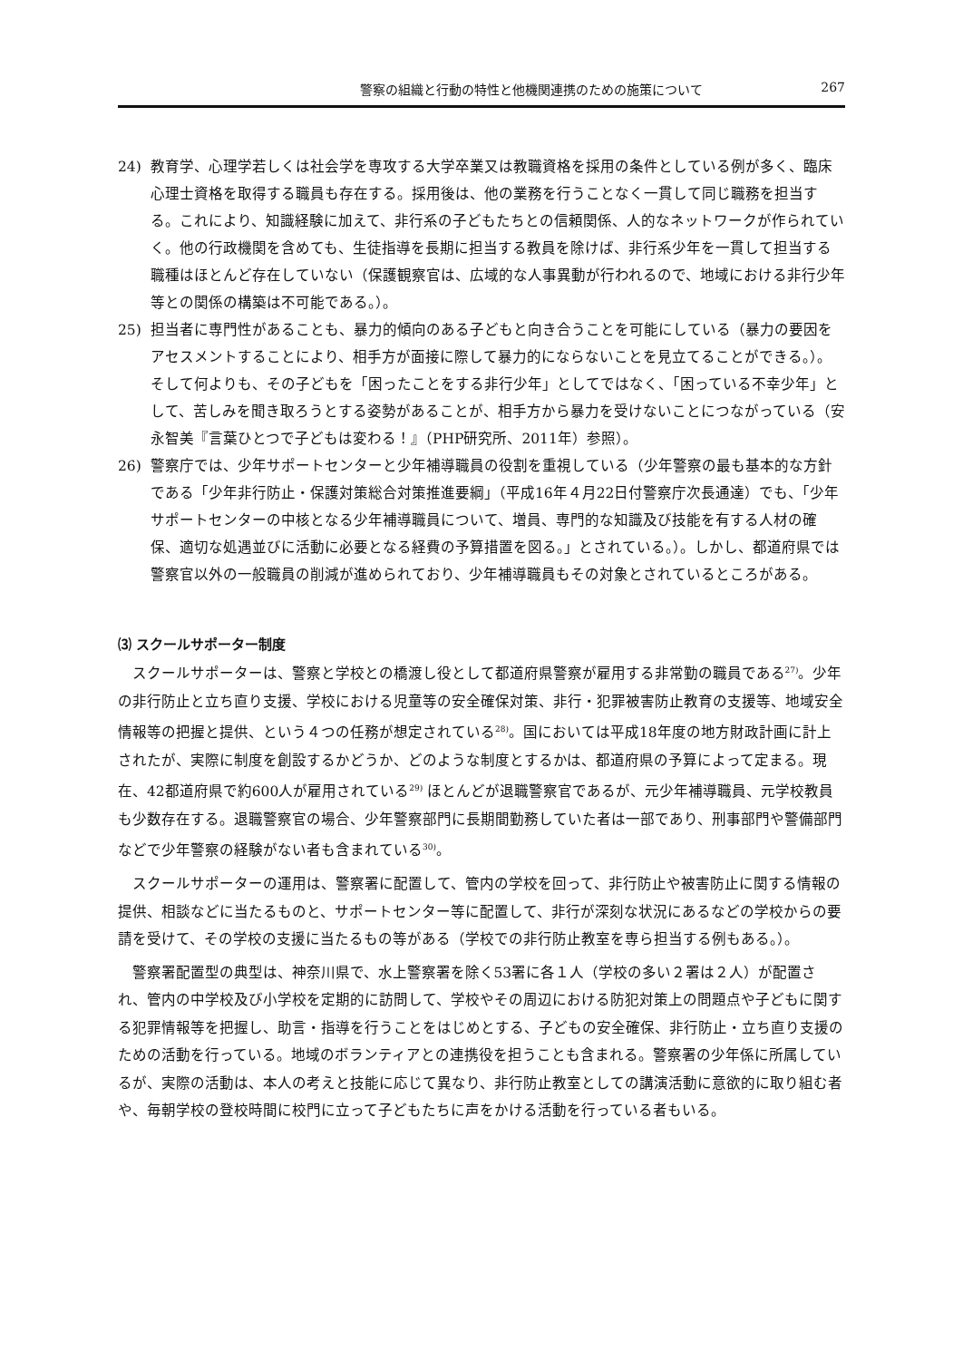警察の組織と行動の特性と他機関連携のための施策について 267
24) 教育学、心理学若しくは社会学を専攻する大学卒業又は教職資格を採用の条件としている例が多く、臨床心理士資格を取得する職員も存在する。採用後は、他の業務を行うことなく一貫して同じ職務を担当する。これにより、知識経験に加えて、非行系の子どもたちとの信頼関係、人的なネットワークが作られていく。他の行政機関を含めても、生徒指導を長期に担当する教員を除けば、非行系少年を一貫して担当する職種はほとんど存在していない（保護観察官は、広域的な人事異動が行われるので、地域における非行少年等との関係の構築は不可能である。）。
25) 担当者に専門性があることも、暴力的傾向のある子どもと向き合うことを可能にしている（暴力の要因をアセスメントすることにより、相手方が面接に際して暴力的にならないことを見立てることができる。）。そして何よりも、その子どもを「困ったことをする非行少年」としてではなく、「困っている不幸少年」として、苦しみを聞き取ろうとする姿勢があることが、相手方から暴力を受けないことにつながっている（安永智美『言葉ひとつで子どもは変わる！』（PHP研究所、2011年）参照）。
26) 警察庁では、少年サポートセンターと少年補導職員の役割を重視している（少年警察の最も基本的な方針である「少年非行防止・保護対策総合対策推進要綱」（平成16年４月22日付警察庁次長通達）でも、「少年サポートセンターの中核となる少年補導職員について、増員、専門的な知識及び技能を有する人材の確保、適切な処遇並びに活動に必要となる経費の予算措置を図る。」とされている。）。しかし、都道府県では警察官以外の一般職員の削減が進められており、少年補導職員もその対象とされているところがある。
⑶ スクールサポーター制度
スクールサポーターは、警察と学校との橋渡し役として都道府県警察が雇用する非常勤の職員である<sup>27)</sup>。少年の非行防止と立ち直り支援、学校における児童等の安全確保対策、非行・犯罪被害防止教育の支援等、地域安全情報等の把握と提供、という４つの任務が想定されている<sup>28)</sup>。国においては平成18年度の地方財政計画に計上されたが、実際に制度を創設するかどうか、どのような制度とするかは、都道府県の予算によって定まる。現在、42都道府県で約600人が雇用されている<sup>29)</sup> ほとんどが退職警察官であるが、元少年補導職員、元学校教員も少数存在する。退職警察官の場合、少年警察部門に長期間勤務していた者は一部であり、刑事部門や警備部門などで少年警察の経験がない者も含まれている<sup>30)</sup>。
スクールサポーターの運用は、警察署に配置して、管内の学校を回って、非行防止や被害防止に関する情報の提供、相談などに当たるものと、サポートセンター等に配置して、非行が深刻な状況にあるなどの学校からの要請を受けて、その学校の支援に当たるもの等がある（学校での非行防止教室を専ら担当する例もある。）。
警察署配置型の典型は、神奈川県で、水上警察署を除く53署に各１人（学校の多い２署は２人）が配置され、管内の中学校及び小学校を定期的に訪問して、学校やその周辺における防犯対策上の問題点や子どもに関する犯罪情報等を把握し、助言・指導を行うことをはじめとする、子どもの安全確保、非行防止・立ち直り支援のための活動を行っている。地域のボランティアとの連携役を担うことも含まれる。警察署の少年係に所属しているが、実際の活動は、本人の考えと技能に応じて異なり、非行防止教室としての講演活動に意欲的に取り組む者や、毎朝学校の登校時間に校門に立って子どもたちに声をかける活動を行っている者もいる。